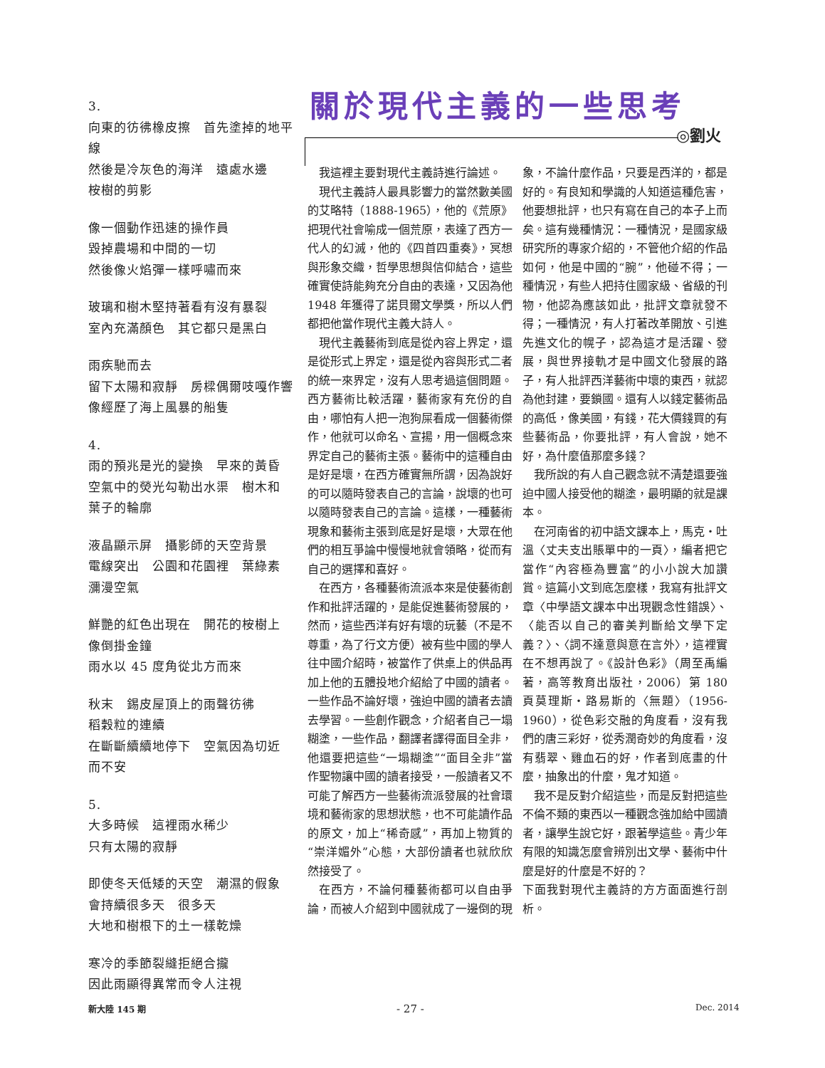3.
向東的彷彿橡皮擦　首先塗掉的地平線
然後是冷灰色的海洋　遠處水邊
桉樹的剪影
像一個動作迅速的操作員
毀掉農場和中間的一切
然後像火焰彈一樣呼嘯而來
玻璃和樹木堅持著看有沒有暴裂
室內充滿顏色　其它都只是黑白
雨疾馳而去
留下太陽和寂靜　房樑偶爾吱嘎作響
像經歷了海上風暴的船隻
4.
雨的預兆是光的變換　早來的黃昏
空氣中的熒光勾勒出水渠　樹木和
葉子的輪廓
液晶顯示屏　攝影師的天空背景
電線突出　公園和花園裡　葉綠素
瀰漫空氣
鮮艷的紅色出現在　開花的桉樹上
像倒掛金鐘
雨水以 45 度角從北方而來
秋末　錫皮屋頂上的雨聲彷彿
稻穀粒的連續
在斷斷續續地停下　空氣因為切近
而不安
5.
大多時候　這裡雨水稀少
只有太陽的寂靜
即使冬天低矮的天空　潮濕的假象
會持續很多天　很多天
大地和樹根下的土一樣乾燥
寒冷的季節裂縫拒絕合攏
因此雨顯得異常而令人注視
關於現代主義的一些思考
◎劉火
我這裡主要對現代主義詩進行論述。
現代主義詩人最具影響力的當然數美國的艾略特（1888-1965），他的《荒原》把現代社會喻成一個荒原，表達了西方一代人的幻滅，他的《四首四重奏》，冥想與形象交織，哲學思想與信仰結合，這些確實使詩能夠充分自由的表達，又因為他 1948 年獲得了諾貝爾文學獎，所以人們都把他當作現代主義大詩人。
現代主義藝術到底是從內容上界定，還是從形式上界定，還是從內容與形式二者的統一來界定，沒有人思考過這個問題。西方藝術比較活躍，藝術家有充份的自由，哪怕有人把一泡狗屎看成一個藝術傑作，他就可以命名、宣揚，用一個概念來界定自己的藝術主張。藝術中的這種自由是好是壞，在西方確實無所謂，因為說好的可以隨時發表自己的言論，說壞的也可以隨時發表自己的言論。這樣，一種藝術現象和藝術主張到底是好是壞，大眾在他們的相互爭論中慢慢地就會領略，從而有自己的選擇和喜好。
在西方，各種藝術流派本來是使藝術創作和批評活躍的，是能促進藝術發展的，然而，這些西洋有好有壞的玩藝（不是不尊重，為了行文方便）被有些中國的學人往中國介紹時，被當作了供桌上的供品再加上他的五體投地介紹給了中國的讀者。一些作品不論好壞，強迫中國的讀者去讀去學習。一些創作觀念，介紹者自己一塌糊塗，一些作品，翻譯者譯得面目全非，他還要把這些“一塌糊塗”“面目全非”當作聖物讓中國的讀者接受，一般讀者又不可能了解西方一些藝術流派發展的社會環境和藝術家的思想狀態，也不可能讀作品的原文，加上“稀奇感”，再加上物質的“崇洋媚外”心態，大部份讀者也就欣欣然接受了。
在西方，不論何種藝術都可以自由爭論，而被人介紹到中國就成了一邊倒的現象，不論什麼作品，只要是西洋的，都是好的。有良知和學識的人知道這種危害，他要想批評，也只有寫在自己的本子上而矣。這有幾種情況：一種情況，是國家級研究所的專家介紹的，不管他介紹的作品如何，他是中國的“腕”，他碰不得；一種情況，有些人把持住國家級、省級的刊物，他認為應該如此，批評文章就發不得；一種情況，有人打著改革開放、引進先進文化的幌子，認為這才是活躍、發展，與世界接軌才是中國文化發展的路子，有人批評西洋藝術中壞的東西，就認為他封建，要鎖國。還有人以錢定藝術品的高低，像美國，有錢，花大價錢買的有些藝術品，你要批評，有人會說，她不好，為什麼值那麼多錢？
我所說的有人自己觀念就不清楚還要強迫中國人接受他的糊塗，最明顯的就是課本。
在河南省的初中語文課本上，馬克・吐溫〈丈夫支出賬單中的一頁〉，編者把它當作“內容極為豐富”的小小說大加讚賞。這篇小文到底怎麼樣，我寫有批評文章〈中學語文課本中出現觀念性錯誤〉、〈能否以自己的審美判斷給文學下定義？〉、〈詞不達意與意在言外〉，這裡實在不想再說了。《設計色彩》（周至禹編著，高等教育出版社，2006）第 180 頁莫理斯・路易斯的〈無題〉（1956-1960），從色彩交融的角度看，沒有我們的唐三彩好，從秀潤奇妙的角度看，沒有翡翠、雞血石的好，作者到底畫的什麼，抽象出的什麼，鬼才知道。
我不是反對介紹這些，而是反對把這些不倫不類的東西以一種觀念強加給中國讀者，讓學生說它好，跟著學這些。青少年有限的知識怎麼會辨別出文學、藝術中什麼是好的什麼是不好的？
下面我對現代主義詩的方方面面進行剖析。
新大陸 145 期 - 27 - Dec. 2014